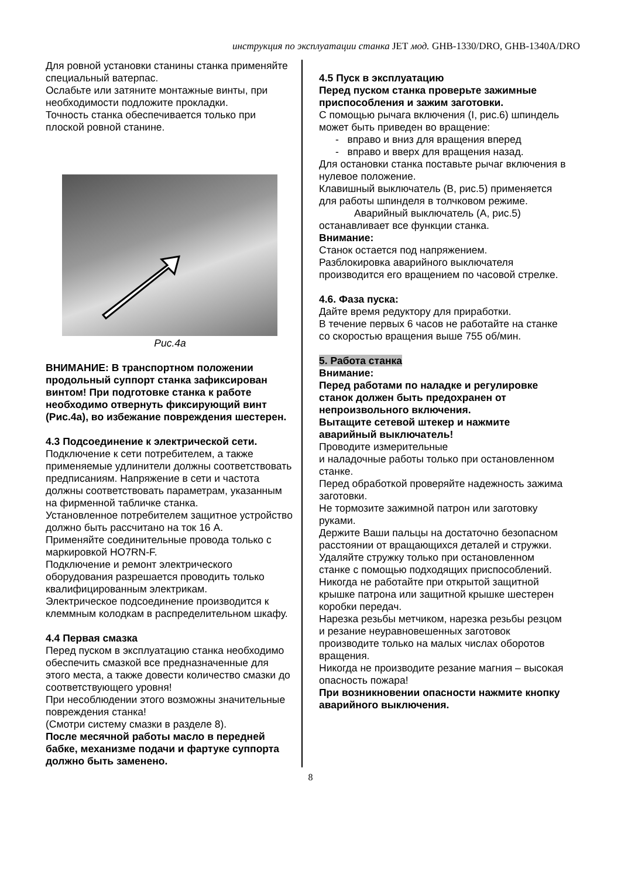инструкция по эксплуатации станка JET мод. GHB-1330/DRO, GHB-1340A/DRO
Для ровной установки станины станка применяйте специальный ватерпас.
Ослабьте или затяните монтажные винты, при необходимости подложите прокладки.
Точность станка обеспечивается только при плоской ровной станине.
Рис.4а
ВНИМАНИЕ: В транспортном положении продольный суппорт станка зафиксирован винтом! При подготовке станка к работе необходимо отвернуть фиксирующий винт (Рис.4а), во избежание повреждения шестерен.
4.3 Подсоединение к электрической сети.
Подключение к сети потребителем, а также применяемые удлинители должны соответствовать предписаниям. Напряжение в сети и частота должны соответствовать параметрам, указанным на фирменной табличке станка.
Установленное потребителем защитное устройство должно быть рассчитано на ток 16 А.
Применяйте соединительные провода только с маркировкой HO7RN-F.
Подключение и ремонт электрического оборудования разрешается проводить только квалифицированным электрикам.
Электрическое подсоединение производится к клеммным колодкам в распределительном шкафу.
4.4 Первая смазка
Перед пуском в эксплуатацию станка необходимо обеспечить смазкой все предназначенные для этого места, а также довести количество смазки до соответствующего уровня!
При несоблюдении этого возможны значительные повреждения станка!
(Смотри систему смазки в разделе 8).
После месячной работы масло в передней бабке, механизме подачи и фартуке суппорта должно быть заменено.
4.5 Пуск в эксплуатацию
Перед пуском станка проверьте зажимные приспособления и зажим заготовки.
С помощью рычага включения (I, рис.6) шпиндель может быть приведен во вращение:
- вправо и вниз для вращения вперед
- вправо и вверх для вращения назад.
Для остановки станка поставьте рычаг включения в нулевое положение.
Клавишный выключатель (B, рис.5) применяется для работы шпинделя в толчковом режиме.
Аварийный выключатель (A, рис.5)
останавливает все функции станка.
Внимание:
Станок остается под напряжением.
Разблокировка аварийного выключателя производится его вращением по часовой стрелке.
4.6. Фаза пуска:
Дайте время редуктору для приработки.
В течение первых 6 часов не работайте на станке со скоростью вращения выше 755 об/мин.
5. Работа станка
Внимание:
Перед работами по наладке и регулировке станок должен быть предохранен от непроизвольного включения.
Вытащите сетевой штекер и нажмите аварийный выключатель!
Проводите измерительные
и наладочные работы только при остановленном станке.
Перед обработкой проверяйте надежность зажима заготовки.
Не тормозите зажимной патрон или заготовку руками.
Держите Ваши пальцы на достаточно безопасном расстоянии от вращающихся деталей и стружки.
Удаляйте стружку только при остановленном станке с помощью подходящих приспособлений.
Никогда не работайте при открытой защитной крышке патрона или защитной крышке шестерен коробки передач.
Нарезка резьбы метчиком, нарезка резьбы резцом и резание неуравновешенных заготовок производите только на малых числах оборотов вращения.
Никогда не производите резание магния – высокая опасность пожара!
При возникновении опасности нажмите кнопку аварийного выключения.
8